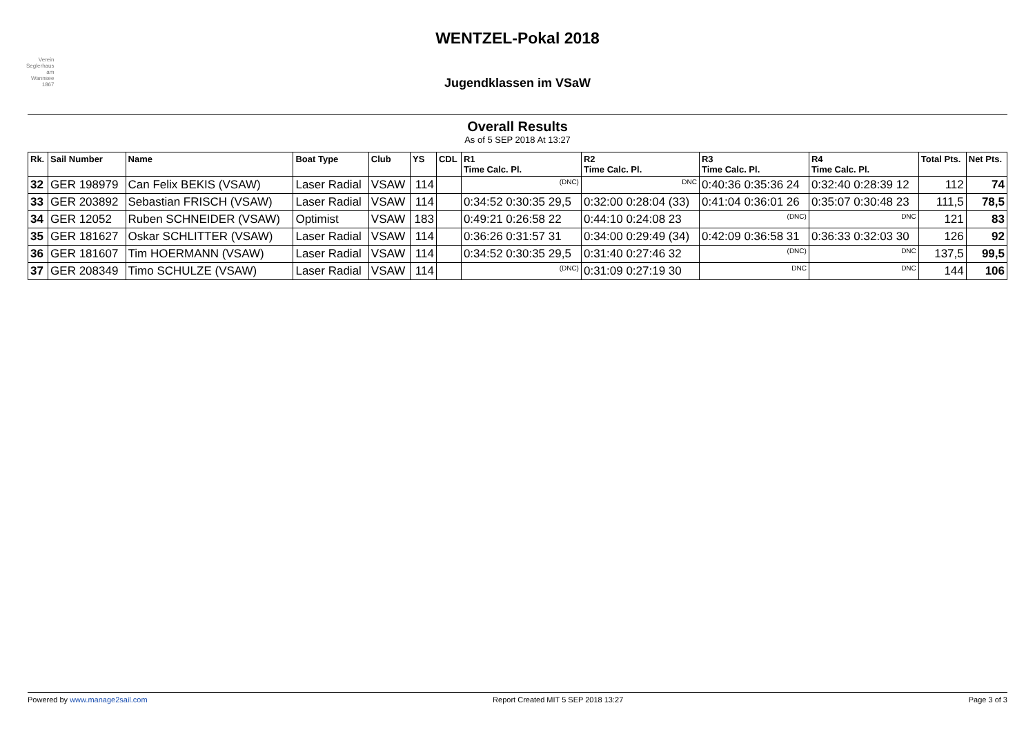Verein
Seglerhaus
am
Wannsee
1867
WENTZEL-Pokal 2018
Jugendklassen im VSaW
Overall Results
As of 5 SEP 2018 At 13:27
| Rk. | Sail Number | Name | Boat Type | Club | YS | CDL | R1 Time Calc. Pl. | R2 Time Calc. Pl. | R3 Time Calc. Pl. | R4 Time Calc. Pl. | Total Pts. | Net Pts. |
| --- | --- | --- | --- | --- | --- | --- | --- | --- | --- | --- | --- | --- |
| 32 | GER 198979 | Can Felix BEKIS (VSAW) | Laser Radial | VSAW | 114 | | (DNC) | DNC | 0:40:36 0:35:36 24 | 0:32:40 0:28:39 12 | 112 | 74 |
| 33 | GER 203892 | Sebastian FRISCH (VSAW) | Laser Radial | VSAW | 114 | | 0:34:52 0:30:35 29,5 | 0:32:00 0:28:04 (33) | 0:41:04 0:36:01 26 | 0:35:07 0:30:48 23 | 111,5 | 78,5 |
| 34 | GER 12052 | Ruben SCHNEIDER (VSAW) | Optimist | VSAW | 183 | | 0:49:21 0:26:58 22 | 0:44:10 0:24:08 23 | (DNC) | DNC | 121 | 83 |
| 35 | GER 181627 | Oskar SCHLITTER (VSAW) | Laser Radial | VSAW | 114 | | 0:36:26 0:31:57 31 | 0:34:00 0:29:49 (34) | 0:42:09 0:36:58 31 | 0:36:33 0:32:03 30 | 126 | 92 |
| 36 | GER 181607 | Tim HOERMANN (VSAW) | Laser Radial | VSAW | 114 | | 0:34:52 0:30:35 29,5 | 0:31:40 0:27:46 32 | (DNC) | DNC | 137,5 | 99,5 |
| 37 | GER 208349 | Timo SCHULZE (VSAW) | Laser Radial | VSAW | 114 | | (DNC) | 0:31:09 0:27:19 30 | DNC | DNC | 144 | 106 |
Powered by www.manage2sail.com Report Created MIT 5 SEP 2018 13:27 Page 3 of 3